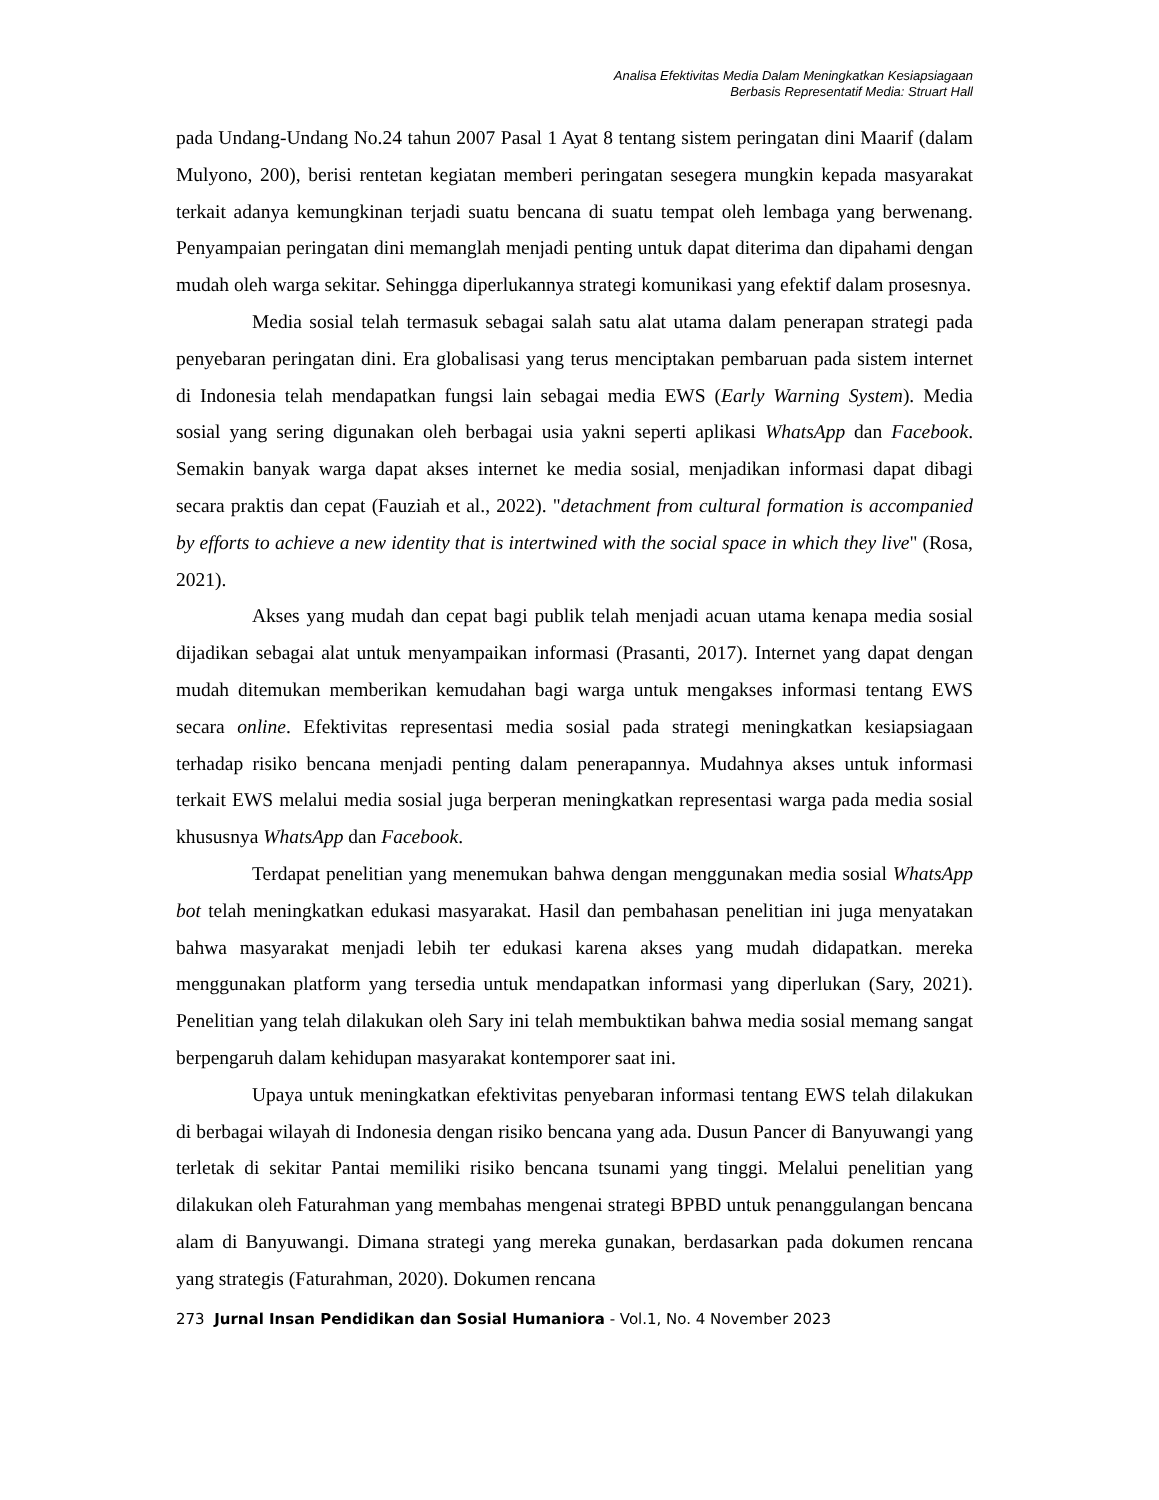Analisa Efektivitas Media Dalam Meningkatkan Kesiapsiagaan
Berbasis Representatif Media: Struart Hall
pada Undang-Undang No.24 tahun 2007 Pasal 1 Ayat 8 tentang sistem peringatan dini Maarif (dalam Mulyono, 200), berisi rentetan kegiatan memberi peringatan sesegera mungkin kepada masyarakat terkait adanya kemungkinan terjadi suatu bencana di suatu tempat oleh lembaga yang berwenang. Penyampaian peringatan dini memanglah menjadi penting untuk dapat diterima dan dipahami dengan mudah oleh warga sekitar. Sehingga diperlukannya strategi komunikasi yang efektif dalam prosesnya.
Media sosial telah termasuk sebagai salah satu alat utama dalam penerapan strategi pada penyebaran peringatan dini. Era globalisasi yang terus menciptakan pembaruan pada sistem internet di Indonesia telah mendapatkan fungsi lain sebagai media EWS (Early Warning System). Media sosial yang sering digunakan oleh berbagai usia yakni seperti aplikasi WhatsApp dan Facebook. Semakin banyak warga dapat akses internet ke media sosial, menjadikan informasi dapat dibagi secara praktis dan cepat (Fauziah et al., 2022). "detachment from cultural formation is accompanied by efforts to achieve a new identity that is intertwined with the social space in which they live" (Rosa, 2021).
Akses yang mudah dan cepat bagi publik telah menjadi acuan utama kenapa media sosial dijadikan sebagai alat untuk menyampaikan informasi (Prasanti, 2017). Internet yang dapat dengan mudah ditemukan memberikan kemudahan bagi warga untuk mengakses informasi tentang EWS secara online. Efektivitas representasi media sosial pada strategi meningkatkan kesiapsiagaan terhadap risiko bencana menjadi penting dalam penerapannya. Mudahnya akses untuk informasi terkait EWS melalui media sosial juga berperan meningkatkan representasi warga pada media sosial khususnya WhatsApp dan Facebook.
Terdapat penelitian yang menemukan bahwa dengan menggunakan media sosial WhatsApp bot telah meningkatkan edukasi masyarakat. Hasil dan pembahasan penelitian ini juga menyatakan bahwa masyarakat menjadi lebih ter edukasi karena akses yang mudah didapatkan. mereka menggunakan platform yang tersedia untuk mendapatkan informasi yang diperlukan (Sary, 2021). Penelitian yang telah dilakukan oleh Sary ini telah membuktikan bahwa media sosial memang sangat berpengaruh dalam kehidupan masyarakat kontemporer saat ini.
Upaya untuk meningkatkan efektivitas penyebaran informasi tentang EWS telah dilakukan di berbagai wilayah di Indonesia dengan risiko bencana yang ada. Dusun Pancer di Banyuwangi yang terletak di sekitar Pantai memiliki risiko bencana tsunami yang tinggi. Melalui penelitian yang dilakukan oleh Faturahman yang membahas mengenai strategi BPBD untuk penanggulangan bencana alam di Banyuwangi. Dimana strategi yang mereka gunakan, berdasarkan pada dokumen rencana yang strategis (Faturahman, 2020). Dokumen rencana
273 Jurnal Insan Pendidikan dan Sosial Humaniora - Vol.1, No. 4 November 2023